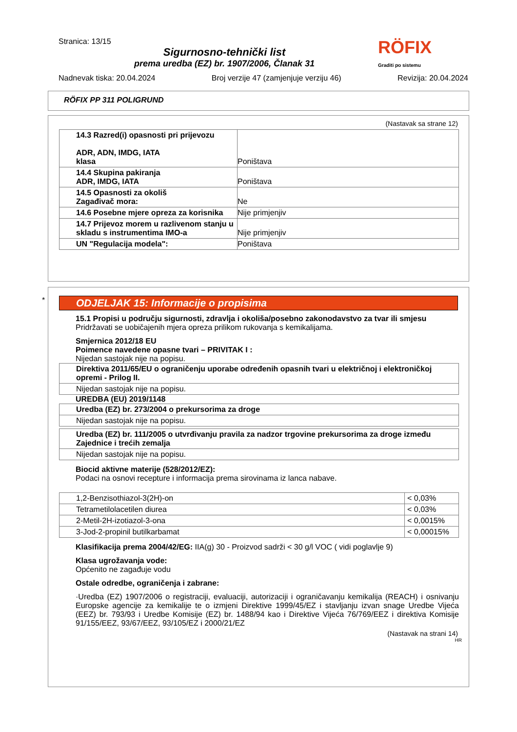Stranica: 13/15
Sigurnosno-tehnički list
prema uredba (EZ) br. 1907/2006, Članak 31
RÖFIX
Graditi po sistemu
Nadnevak tiska: 20.04.2024 Broj verzije 47 (zamjenjuje verziju 46) Revizija: 20.04.2024
RÖFIX PP 311 POLIGRUND
(Nastavak sa strane 12)
| 14.3 Razred(i) opasnosti pri prijevozu ADR, ADN, IMDG, IATA klasa | Poništava |
| 14.4 Skupina pakiranja ADR, IMDG, IATA | Poništava |
| 14.5 Opasnosti za okoliš Zagađivač mora: | Ne |
| 14.6 Posebne mjere opreza za korisnika | Nije primjenjiv |
| 14.7 Prijevoz morem u razlivenom stanju u skladu s instrumentima IMO-a | Nije primjenjiv |
| UN "Regulacija modela": | Poništava |
*
ODJELJAK 15: Informacije o propisima
15.1 Propisi u području sigurnosti, zdravlja i okoliša/posebno zakonodavstvo za tvar ili smjesu
Pridržavati se uobičajenih mjera opreza prilikom rukovanja s kemikalijama.
Smjernica 2012/18 EU
Poimence navedene opasne tvari – PRIVITAK I :
Nijedan sastojak nije na popisu.
| Direktiva 2011/65/EU o ograničenju uporabe određenih opasnih tvari u električnoj i elektroničkoj opremi - Prilog II. |
| Nijedan sastojak nije na popisu. |
UREDBA (EU) 2019/1148
| Uredba (EZ) br. 273/2004 o prekursorima za droge |
| Nijedan sastojak nije na popisu. |
| Uredba (EZ) br. 111/2005 o utvrđivanju pravila za nadzor trgovine prekursorima za droge između Zajednice i trećih zemalja |
| Nijedan sastojak nije na popisu. |
Biocid aktivne materije (528/2012/EZ):
Podaci na osnovi recepture i informacija prema sirovinama iz lanca nabave.
| 1,2-Benzisothiazol-3(2H)-on | < 0,03% |
| Tetrametilolacetilen diurea | < 0,03% |
| 2-Metil-2H-izotiazol-3-ona | < 0,0015% |
| 3-Jod-2-propinil butilkarbamat | < 0,00015% |
Klasifikacija prema 2004/42/EG: IIA(g) 30 - Proizvod sadrži < 30 g/l VOC ( vidi poglavlje 9)
Klasa ugrožavanja vode:
Općenito ne zagađuje vodu
Ostale odredbe, ograničenja i zabrane:
·Uredba (EZ) 1907/2006 o registraciji, evaluaciji, autorizaciji i ograničavanju kemikalija (REACH) i osnivanju Europske agencije za kemikalije te o izmjeni Direktive 1999/45/EZ i stavljanju izvan snage Uredbe Vijeća (EEZ) br. 793/93 i Uredbe Komisije (EZ) br. 1488/94 kao i Direktive Vijeća 76/769/EEZ i direktiva Komisije 91/155/EEZ, 93/67/EEZ, 93/105/EZ i 2000/21/EZ
(Nastavak na strani 14)
HR